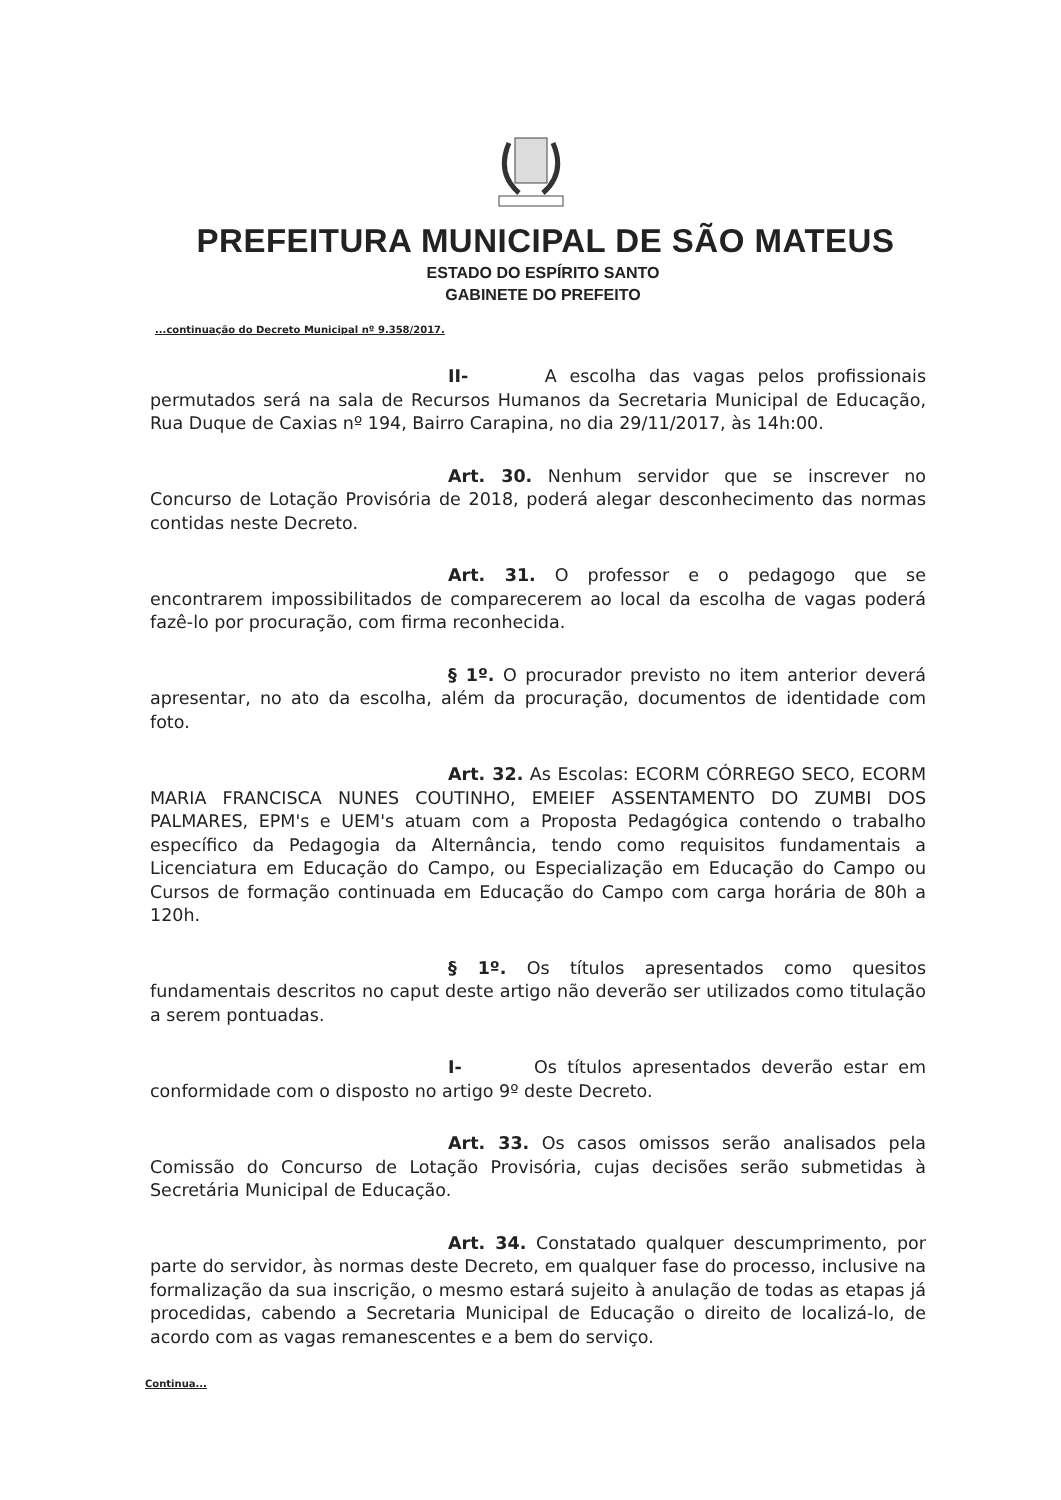PREFEITURA MUNICIPAL DE SÃO MATEUS
ESTADO DO ESPÍRITO SANTO
GABINETE DO PREFEITO
...continuação do Decreto Municipal nº 9.358/2017.
II- A escolha das vagas pelos profissionais permutados será na sala de Recursos Humanos da Secretaria Municipal de Educação, Rua Duque de Caxias nº 194, Bairro Carapina, no dia 29/11/2017, às 14h:00.
Art. 30. Nenhum servidor que se inscrever no Concurso de Lotação Provisória de 2018, poderá alegar desconhecimento das normas contidas neste Decreto.
Art. 31. O professor e o pedagogo que se encontrarem impossibilitados de comparecerem ao local da escolha de vagas poderá fazê-lo por procuração, com firma reconhecida.
§ 1º. O procurador previsto no item anterior deverá apresentar, no ato da escolha, além da procuração, documentos de identidade com foto.
Art. 32. As Escolas: ECORM CÓRREGO SECO, ECORM MARIA FRANCISCA NUNES COUTINHO, EMEIEF ASSENTAMENTO DO ZUMBI DOS PALMARES, EPM's e UEM's atuam com a Proposta Pedagógica contendo o trabalho específico da Pedagogia da Alternância, tendo como requisitos fundamentais a Licenciatura em Educação do Campo, ou Especialização em Educação do Campo ou Cursos de formação continuada em Educação do Campo com carga horária de 80h a 120h.
§ 1º. Os títulos apresentados como quesitos fundamentais descritos no caput deste artigo não deverão ser utilizados como titulação a serem pontuadas.
I- Os títulos apresentados deverão estar em conformidade com o disposto no artigo 9º deste Decreto.
Art. 33. Os casos omissos serão analisados pela Comissão do Concurso de Lotação Provisória, cujas decisões serão submetidas à Secretária Municipal de Educação.
Art. 34. Constatado qualquer descumprimento, por parte do servidor, às normas deste Decreto, em qualquer fase do processo, inclusive na formalização da sua inscrição, o mesmo estará sujeito à anulação de todas as etapas já procedidas, cabendo a Secretaria Municipal de Educação o direito de localizá-lo, de acordo com as vagas remanescentes e a bem do serviço.
Continua...